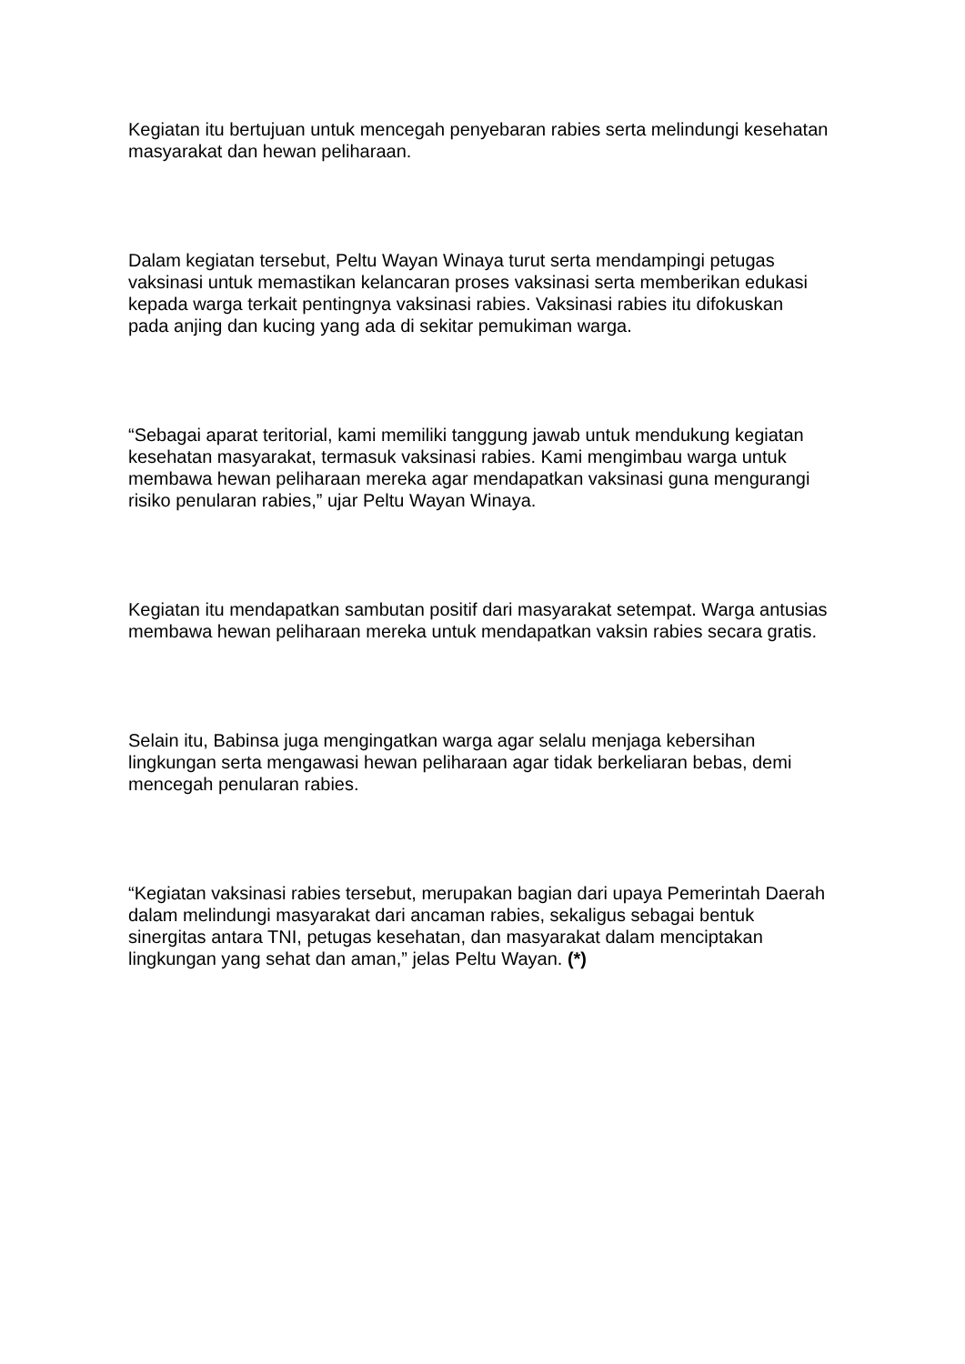Kegiatan itu bertujuan untuk mencegah penyebaran rabies serta melindungi kesehatan masyarakat dan hewan peliharaan.
Dalam kegiatan tersebut, Peltu Wayan Winaya turut serta mendampingi petugas vaksinasi untuk memastikan kelancaran proses vaksinasi serta memberikan edukasi kepada warga terkait pentingnya vaksinasi rabies. Vaksinasi rabies itu difokuskan pada anjing dan kucing yang ada di sekitar pemukiman warga.
“Sebagai aparat teritorial, kami memiliki tanggung jawab untuk mendukung kegiatan kesehatan masyarakat, termasuk vaksinasi rabies. Kami mengimbau warga untuk membawa hewan peliharaan mereka agar mendapatkan vaksinasi guna mengurangi risiko penularan rabies,” ujar Peltu Wayan Winaya.
Kegiatan itu mendapatkan sambutan positif dari masyarakat setempat. Warga antusias membawa hewan peliharaan mereka untuk mendapatkan vaksin rabies secara gratis.
Selain itu, Babinsa juga mengingatkan warga agar selalu menjaga kebersihan lingkungan serta mengawasi hewan peliharaan agar tidak berkeliaran bebas, demi mencegah penularan rabies.
“Kegiatan vaksinasi rabies tersebut, merupakan bagian dari upaya Pemerintah Daerah dalam melindungi masyarakat dari ancaman rabies, sekaligus sebagai bentuk sinergitas antara TNI, petugas kesehatan, dan masyarakat dalam menciptakan lingkungan yang sehat dan aman,” jelas Peltu Wayan. (*)